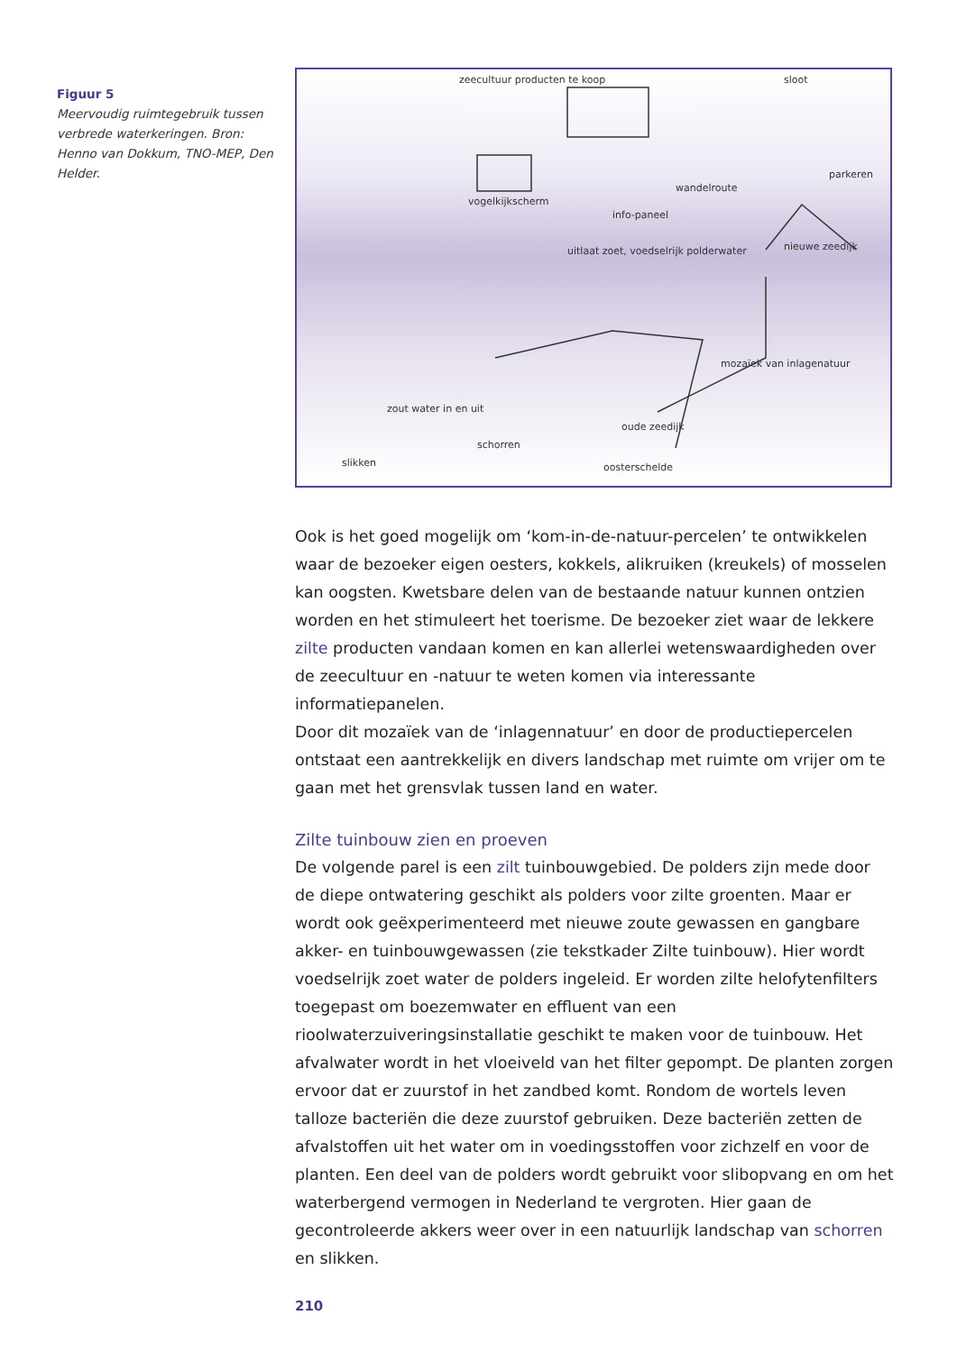Figuur 5
Meervoudig ruimtegebruik tussen verbrede waterkeringen. Bron: Henno van Dokkum, TNO-MEP, Den Helder.
zeecultuur producten te koop
sloot
parkeren
vogelkijkscherm
wandelroute
info-paneel
uitlaat zoet, voedselrijk polderwater
nieuwe zeedijk
mozaïek van inlagenatuur
oude zeedijk
zout water in en uit
schorren
slikken
oosterschelde
Ook is het goed mogelijk om ‘kom-in-de-natuur-percelen’ te ontwikkelen waar de bezoeker eigen oesters, kokkels, alikruiken (kreukels) of mosselen kan oogsten. Kwetsbare delen van de bestaande natuur kunnen ontzien worden en het stimuleert het toerisme. De bezoeker ziet waar de lekkere zilte producten vandaan komen en kan allerlei wetenswaardigheden over de zeecultuur en -natuur te weten komen via interessante informatiepanelen.
Door dit mozaïek van de ‘inlagennatuur’ en door de productiepercelen ontstaat een aantrekkelijk en divers landschap met ruimte om vrijer om te gaan met het grensvlak tussen land en water.
Zilte tuinbouw zien en proeven
De volgende parel is een zilt tuinbouwgebied. De polders zijn mede door de diepe ontwatering geschikt als polders voor zilte groenten. Maar er wordt ook geëxperimenteerd met nieuwe zoute gewassen en gangbare akker- en tuinbouwgewassen (zie tekstkader Zilte tuinbouw). Hier wordt voedselrijk zoet water de polders ingeleid. Er worden zilte helofytenfilters toegepast om boezemwater en effluent van een rioolwaterzuiveringsinstallatie geschikt te maken voor de tuinbouw. Het afvalwater wordt in het vloeiveld van het filter gepompt. De planten zorgen ervoor dat er zuurstof in het zandbed komt. Rondom de wortels leven talloze bacteriën die deze zuurstof gebruiken. Deze bacteriën zetten de afvalstoffen uit het water om in voedingsstoffen voor zichzelf en voor de planten. Een deel van de polders wordt gebruikt voor slibopvang en om het waterbergend vermogen in Nederland te vergroten. Hier gaan de gecontroleerde akkers weer over in een natuurlijk landschap van schorren en slikken.
210